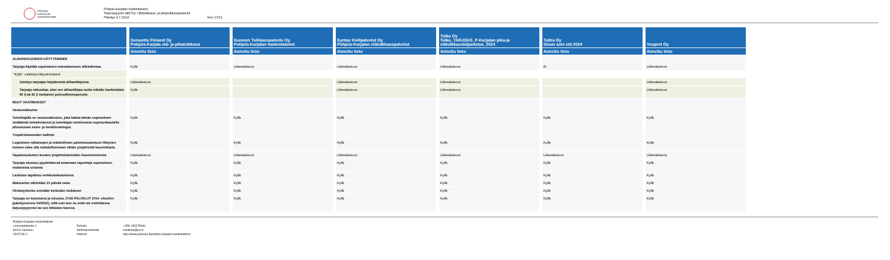POHJOIS-
KARJALAN
HANKINTATOIMI
Pohjois-Karjalan hankintatoimi
Tarjouspyyntö 485762 / Etätulkkaus- ja pikatulkkauspalvelut
Päiväys 9.7.2024 Sivu 17/21
| | Semantix Finland Oy Pohjois-Karjala etä- ja pikatulkkaus | Suomen Tulkkauspalvelu Oy Pohjois-Karjalan hankintatoimi | Syntax Kielipalvelut Oy Pohjois-Karjalan etätulkkauspalvelut | Tulka Oy Tulka_TARJOUS_P-Karjalan pika-ja etätulkkauskilpailutus_2024 | Tultra Oy Sinun sote etä 2024 | Youpret Oy |
| --- | --- | --- | --- | --- | --- | --- |
| | Annettu tieto | Annettu tieto | Annettu tieto | Annettu tieto | Annettu tieto | Annettu tieto |
| ALIHANKKIJOIDEN KÄYTTÄMINEN | | | | | | |
| Tarjoaja käyttää sopimuksen toteuttamiseen alihankintaa. | Kyllä | Liikesalaisuus | Liikesalaisuus | Liikesalaisuus | Ei | Liikesalaisuus |
| "Kyllä" -valintaan liittyvät kriteerit | | | | | | |
| Selvitys tarjoajan käyttämistä alihankkijoista | Liikesalaisuus | | Liikesalaisuus | Liikesalaisuus | | Liikesalaisuus |
| Tarjoaja vakuuttaa, ettei sen alihankkijaa rasita mikään hankintalain 80 § tai 81 § mukainen poissulkemisperuste. | Kyllä | | Liikesalaisuus | Liikesalaisuus | | Liikesalaisuus |
| MUUT VAATIMUKSET | | | | | | |
| Vastuuvakuutus | | | | | | |
| Toimittajalla on vastuuvakuutus, joka kattaa tämän sopimuksen sisältämät toimeksiannot ja toimittajan toiminnasta sopimuskaudella aiheutuneet esine- ja henkilövahingot. | Kyllä | Kyllä | Kyllä | Kyllä | Kyllä | Kyllä |
| Ympäristöasioiden hallinta | | | | | | |
| Logististen ratkaisujen ja mahdollisten palvelutuotantoon liittyvien toimien tulee olla mahdollisimman vähän ympäristöä kuormittavia. | Kyllä | Kyllä | Kyllä | Kyllä | Kyllä | Kyllä |
| Vapaamuotoinen kuvaus ympäristöasioiden huomioimisesta | Liikesalaisuus | Liikesalaisuus | Liikesalaisuus | Liikesalaisuus | Liikesalaisuus | Liikesalaisuus |
| Tarjoaja sitoutuu pyydettäessä antamaan raportteja sopimuksen mukaisista ostoista | Kyllä | Kyllä | Kyllä | Kyllä | Kyllä | Kyllä |
| Laskutus tapahtuu verkkolaskutuksena | Kyllä | Kyllä | Kyllä | Kyllä | Kyllä | Kyllä |
| Maksuehto vähintään 21 päivää netto | Kyllä | Kyllä | Kyllä | Kyllä | Kyllä | Kyllä |
| Viivästyskorko enintään korkolain mukainen | Kyllä | Kyllä | Kyllä | Kyllä | Kyllä | Kyllä |
| Tarjoaja on tutustunut ja sitoutuu JYSE PALVELUT 2014 -ehtoihin (päivitysversio 04/2022), siltä osin kun ne eivät ole ristiriidassa tarjouspyynnön tai sen liitteiden kanssa. | Kyllä | Kyllä | Kyllä | Kyllä | Kyllä | Kyllä |
Pohjois-Karjalan hankintatoimi
Linnunlahdentie 2
80110 Joensuu
0242746-2
Puhelin
Sähköpostiosoite
Internet
+358 133375046
hankinta@jns.fi
http://www.joensuu.fi/pohjois-karjalan-hankintatoimi